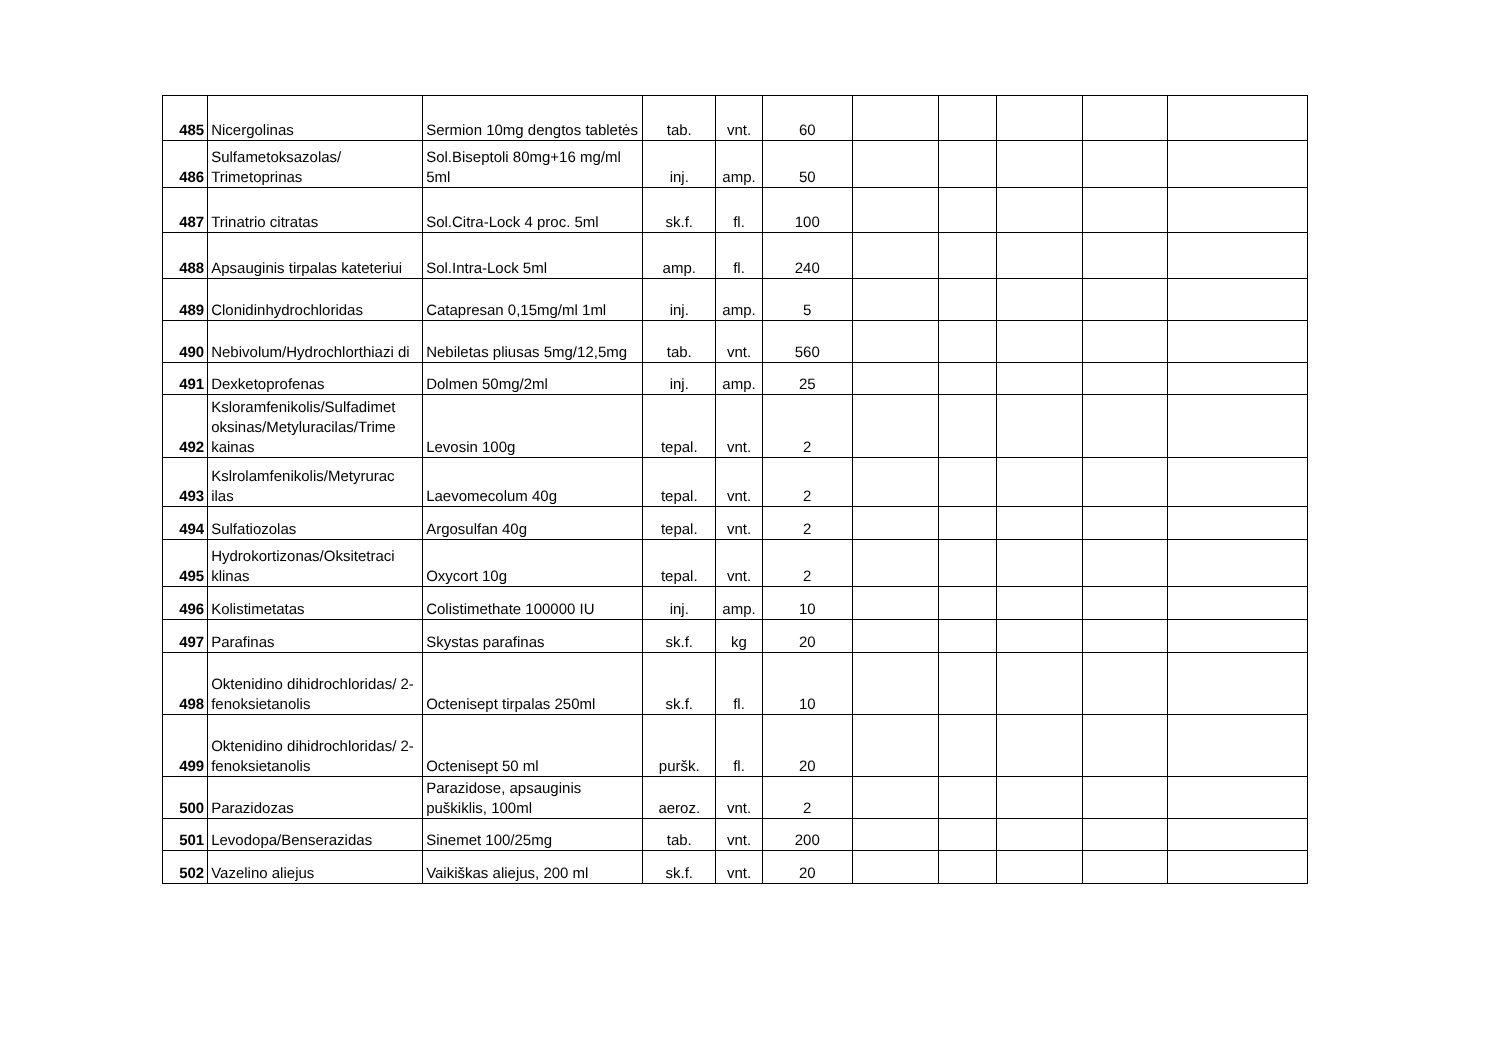| 485 | Nicergolinas | Sermion 10mg dengtos tabletės | tab. | vnt. | 60 | | | | | |
| 486 | Sulfametoksazolas/ Trimetoprinas | Sol.Biseptoli 80mg+16 mg/ml 5ml | inj. | amp. | 50 | | | | | |
| 487 | Trinatrio citratas | Sol.Citra-Lock 4 proc. 5ml | sk.f. | fl. | 100 | | | | | |
| 488 | Apsauginis tirpalas kateteriui | Sol.Intra-Lock 5ml | amp. | fl. | 240 | | | | | |
| 489 | Clonidinhydrochloridas | Catapresan 0,15mg/ml 1ml | inj. | amp. | 5 | | | | | |
| 490 | Nebivolum/Hydrochlorthiazi di | Nebiletas pliusas 5mg/12,5mg | tab. | vnt. | 560 | | | | | |
| 491 | Dexketoprofenas | Dolmen 50mg/2ml | inj. | amp. | 25 | | | | | |
| 492 | Ksloramfenikolis/Sulfadimet oksinas/Metyluracilas/Trime kainas | Levosin 100g | tepal. | vnt. | 2 | | | | | |
| 493 | Kslrolamfenikolis/Metyrurac ilas | Laevomecolum 40g | tepal. | vnt. | 2 | | | | | |
| 494 | Sulfatiozolas | Argosulfan 40g | tepal. | vnt. | 2 | | | | | |
| 495 | Hydrokortizonas/Oksitetraci klinas | Oxycort 10g | tepal. | vnt. | 2 | | | | | |
| 496 | Kolistimetatas | Colistimethate 100000 IU | inj. | amp. | 10 | | | | | |
| 497 | Parafinas | Skystas parafinas | sk.f. | kg | 20 | | | | | |
| 498 | Oktenidino dihidrochloridas/ 2-fenoksietanolis | Octenisept tirpalas 250ml | sk.f. | fl. | 10 | | | | | |
| 499 | Oktenidino dihidrochloridas/ 2-fenoksietanolis | Octenisept 50 ml | puršk. | fl. | 20 | | | | | |
| 500 | Parazidozas | Parazidose, apsauginis puškiklis, 100ml | aeroz. | vnt. | 2 | | | | | |
| 501 | Levodopa/Benserazidas | Sinemet 100/25mg | tab. | vnt. | 200 | | | | | |
| 502 | Vazelino aliejus | Vaikiškas aliejus, 200 ml | sk.f. | vnt. | 20 | | | | | |